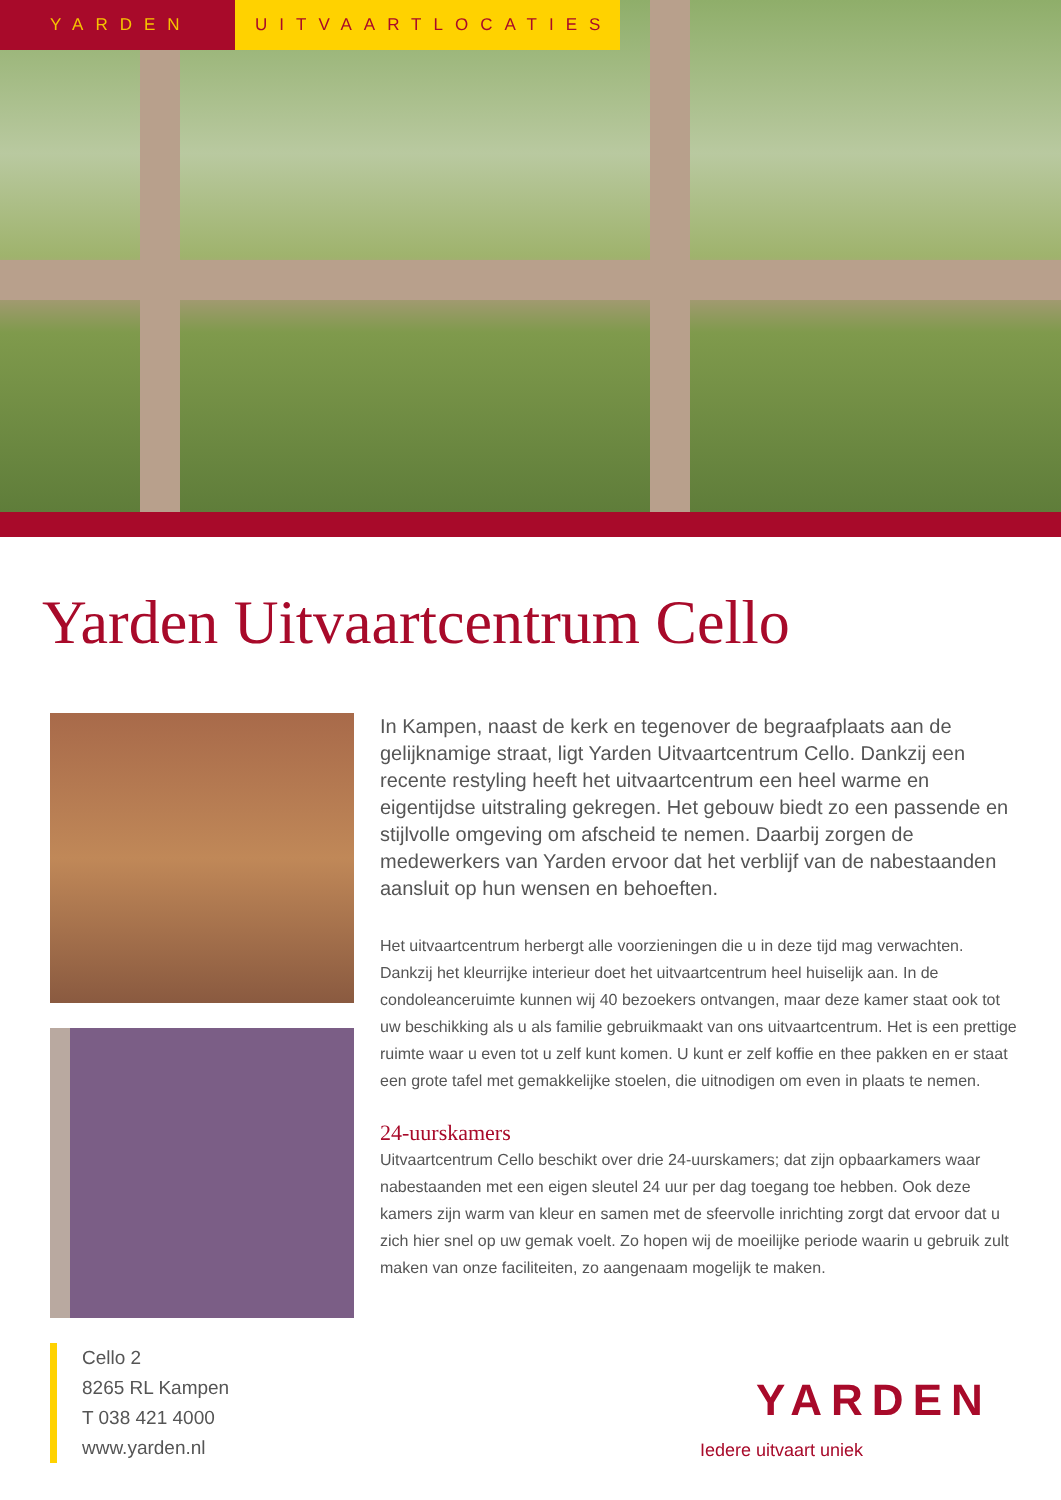YARDEN UITVAARTLOCATIES
Yarden Uitvaartcentrum Cello
In Kampen, naast de kerk en tegenover de begraafplaats aan de gelijknamige straat, ligt Yarden Uitvaartcentrum Cello. Dankzij een recente restyling heeft het uitvaartcentrum een heel warme en eigentijdse uitstraling gekregen. Het gebouw biedt zo een passende en stijlvolle omgeving om afscheid te nemen. Daarbij zorgen de medewerkers van Yarden ervoor dat het verblijf van de nabestaanden aansluit op hun wensen en behoeften.
Het uitvaartcentrum herbergt alle voorzieningen die u in deze tijd mag verwachten. Dankzij het kleurrijke interieur doet het uitvaartcentrum heel huiselijk aan. In de condoleanceruimte kunnen wij 40 bezoekers ontvangen, maar deze kamer staat ook tot uw beschikking als u als familie gebruikmaakt van ons uitvaartcentrum. Het is een prettige ruimte waar u even tot u zelf kunt komen. U kunt er zelf koffie en thee pakken en er staat een grote tafel met gemakkelijke stoelen, die uitnodigen om even in plaats te nemen.
24-uurskamers
Uitvaartcentrum Cello beschikt over drie 24-uurskamers; dat zijn opbaarkamers waar nabestaanden met een eigen sleutel 24 uur per dag toegang toe hebben. Ook deze kamers zijn warm van kleur en samen met de sfeervolle inrichting zorgt dat ervoor dat u zich hier snel op uw gemak voelt. Zo hopen wij de moeilijke periode waarin u gebruik zult maken van onze faciliteiten, zo aangenaam mogelijk te maken.
Cello 2
8265 RL Kampen
T 038 421 4000
www.yarden.nl
YARDEN
Iedere uitvaart uniek